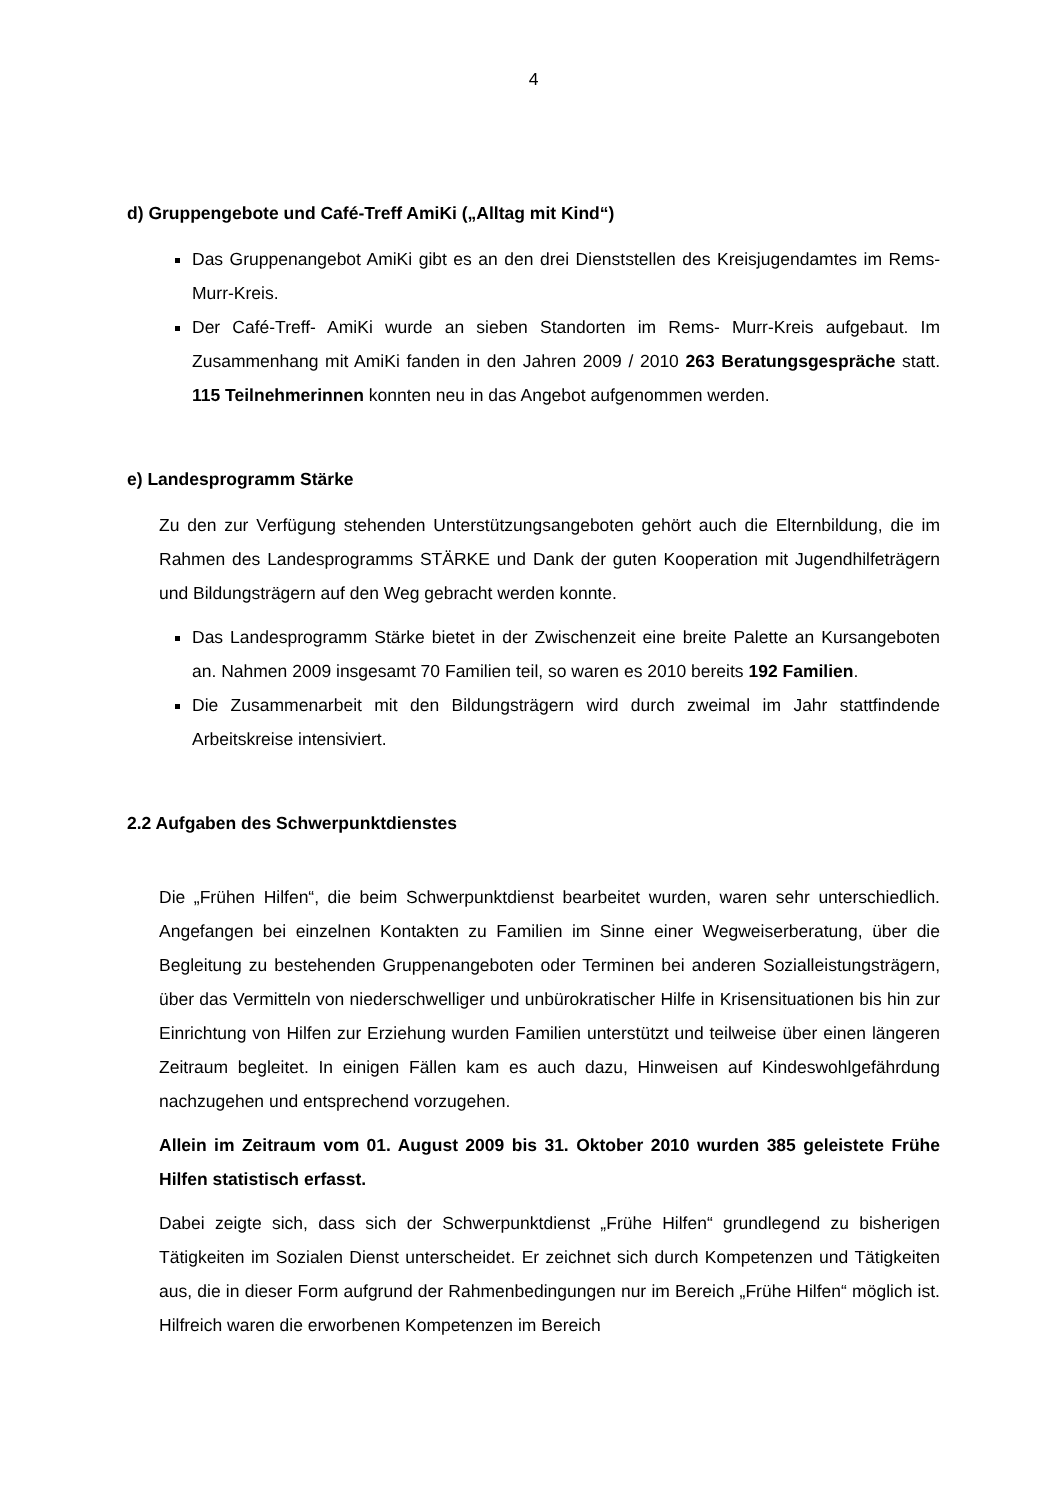4
d) Gruppengebote und Café-Treff AmiKi („Alltag mit Kind“)
Das Gruppenangebot AmiKi gibt es an den drei Dienststellen des Kreisjugendamtes im Rems-Murr-Kreis.
Der Café-Treff- AmiKi wurde an sieben Standorten im Rems- Murr-Kreis aufgebaut. Im Zusammenhang mit AmiKi fanden in den Jahren 2009 / 2010 263 Beratungsgespräche statt. 115 Teilnehmerinnen konnten neu in das Angebot aufgenommen werden.
e) Landesprogramm Stärke
Zu den zur Verfügung stehenden Unterstützungsangeboten gehört auch die Elternbildung, die im Rahmen des Landesprogramms STÄRKE und Dank der guten Kooperation mit Jugendhilfeträgern und Bildungsträgern auf den Weg gebracht werden konnte.
Das Landesprogramm Stärke bietet in der Zwischenzeit eine breite Palette an Kursangeboten an. Nahmen 2009 insgesamt 70 Familien teil, so waren es 2010 bereits 192 Familien.
Die Zusammenarbeit mit den Bildungsträgern wird durch zweimal im Jahr stattfindende Arbeitskreise intensiviert.
2.2 Aufgaben des Schwerpunktdienstes
Die „Frühen Hilfen“, die beim Schwerpunktdienst bearbeitet wurden, waren sehr unterschiedlich. Angefangen bei einzelnen Kontakten zu Familien im Sinne einer Wegweiserberatung, über die Begleitung zu bestehenden Gruppenangeboten oder Terminen bei anderen Sozialleistungsträgern, über das Vermitteln von niederschwelliger und unbürokratischer Hilfe in Krisensituationen bis hin zur Einrichtung von Hilfen zur Erziehung wurden Familien unterstützt und teilweise über einen längeren Zeitraum begleitet. In einigen Fällen kam es auch dazu, Hinweisen auf Kindeswohlgefährdung nachzugehen und entsprechend vorzugehen.
Allein im Zeitraum vom 01. August 2009 bis 31. Oktober 2010 wurden 385 geleistete Frühe Hilfen statistisch erfasst.
Dabei zeigte sich, dass sich der Schwerpunktdienst „Frühe Hilfen“ grundlegend zu bisherigen Tätigkeiten im Sozialen Dienst unterscheidet. Er zeichnet sich durch Kompetenzen und Tätigkeiten aus, die in dieser Form aufgrund der Rahmenbedingungen nur im Bereich „Frühe Hilfen“ möglich ist. Hilfreich waren die erworbenen Kompetenzen im Bereich